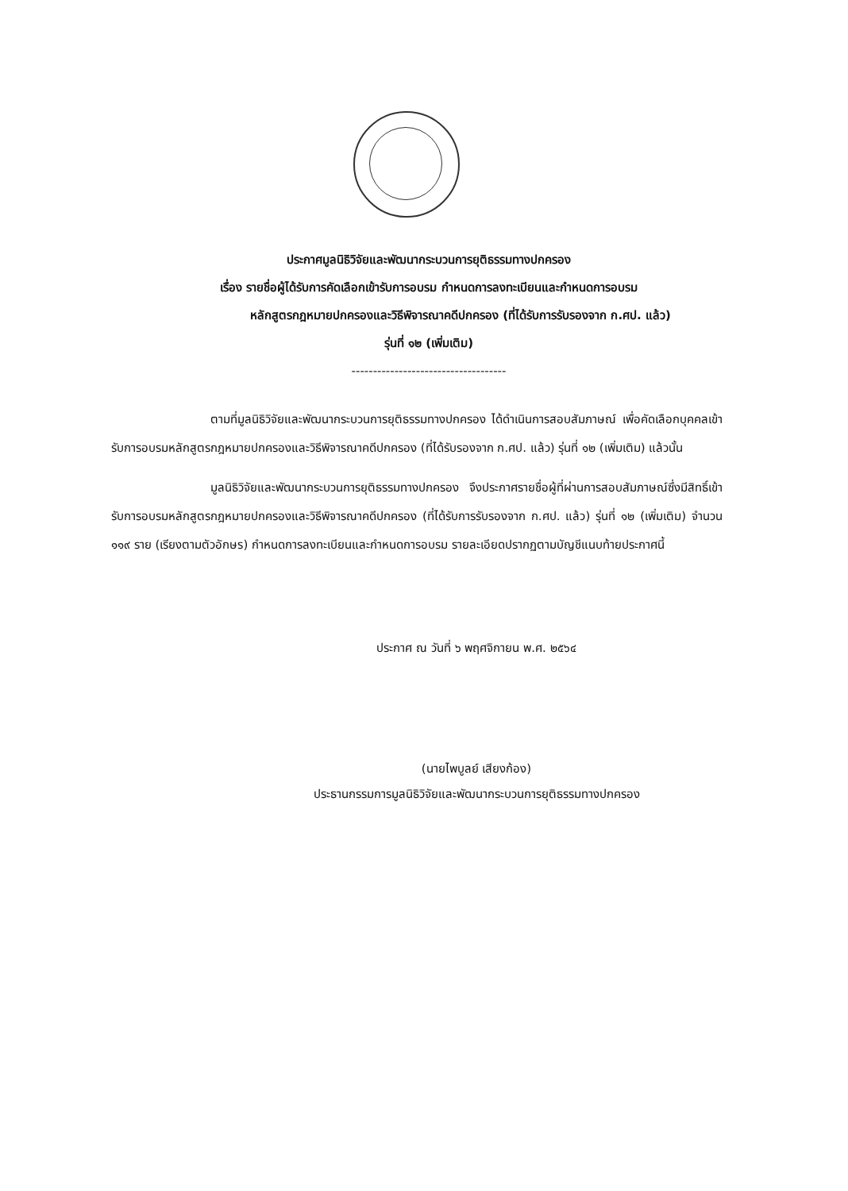ประกาศมูลนิธิวิจัยและพัฒนากระบวนการยุติธรรมทางปกครอง
เรื่อง รายชื่อผู้ได้รับการคัดเลือกเข้ารับการอบรม กำหนดการลงทะเบียนและกำหนดการอบรม
หลักสูตรกฎหมายปกครองและวิธีพิจารณาคดีปกครอง (ที่ได้รับการรับรองจาก ก.ศป. แล้ว)
รุ่นที่ ๑๒ (เพิ่มเติม)
------------------------------------
ตามที่มูลนิธิวิจัยและพัฒนากระบวนการยุติธรรมทางปกครอง ได้ดำเนินการสอบสัมภาษณ์ เพื่อคัดเลือกบุคคลเข้ารับการอบรมหลักสูตรกฎหมายปกครองและวิธีพิจารณาคดีปกครอง (ที่ได้รับรองจาก ก.ศป. แล้ว) รุ่นที่ ๑๒ (เพิ่มเติม) แล้วนั้น
มูลนิธิวิจัยและพัฒนากระบวนการยุติธรรมทางปกครอง จึงประกาศรายชื่อผู้ที่ผ่านการสอบสัมภาษณ์ซึ่งมีสิทธิ์เข้ารับการอบรมหลักสูตรกฎหมายปกครองและวิธีพิจารณาคดีปกครอง (ที่ได้รับการรับรองจาก ก.ศป. แล้ว) รุ่นที่ ๑๒ (เพิ่มเติม) จำนวน ๑๑๙ ราย (เรียงตามตัวอักษร) กำหนดการลงทะเบียนและกำหนดการอบรม รายละเอียดปรากฏตามบัญชีแนบท้ายประกาศนี้
ประกาศ ณ วันที่ ๖ พฤศจิกายน พ.ศ. ๒๕๖๔
(นายไพบูลย์ เสียงก้อง)
ประธานกรรมการมูลนิธิวิจัยและพัฒนากระบวนการยุติธรรมทางปกครอง